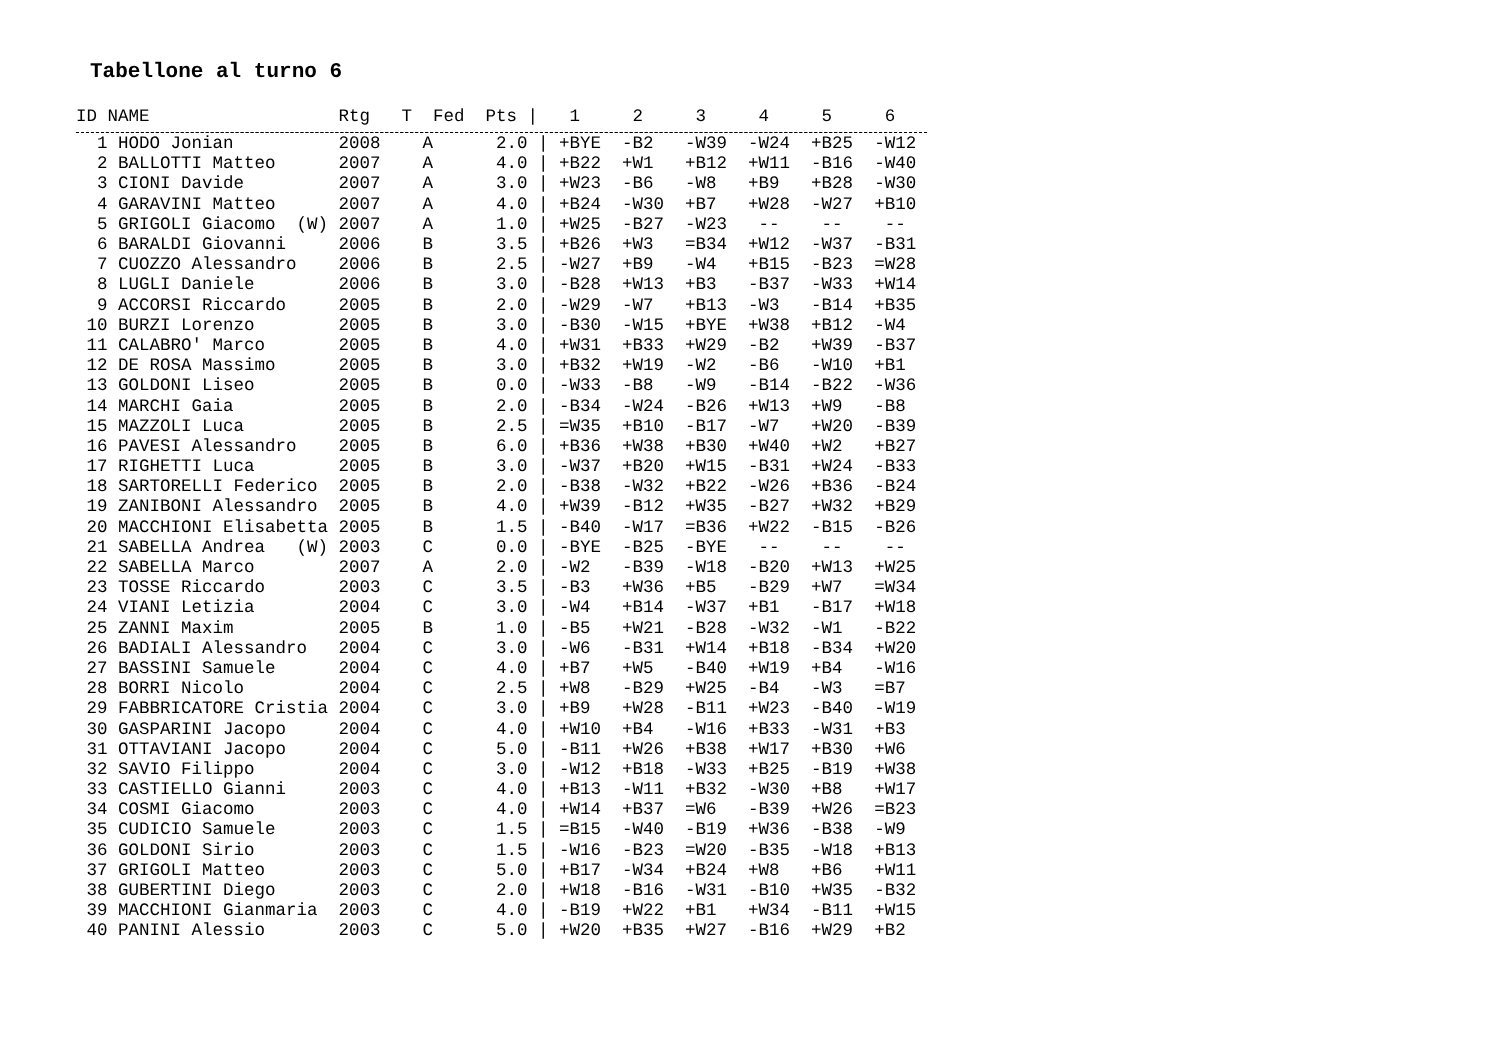Tabellone al turno 6
| ID NAME Rtg T Fed Pts / 1 2 3 4 5 6 |
| --- |
| 1 HODO Jonian 2008 A 2.0 / +BYE -B2 -W39 -W24 +B25 -W12 |
| 2 BALLOTTI Matteo 2007 A 4.0 / +B22 +W1 +B12 +W11 -B16 -W40 |
| 3 CIONI Davide 2007 A 3.0 / +W23 -B6 -W8 +B9 +B28 -W30 |
| 4 GARAVINI Matteo 2007 A 4.0 / +B24 -W30 +B7 +W28 -W27 +B10 |
| 5 GRIGOLI Giacomo (W) 2007 A 1.0 / +W25 -B27 -W23 -- -- -- |
| 6 BARALDI Giovanni 2006 B 3.5 / +B26 +W3 =B34 +W12 -W37 -B31 |
| 7 CUOZZO Alessandro 2006 B 2.5 / -W27 +B9 -W4 +B15 -B23 =W28 |
| 8 LUGLI Daniele 2006 B 3.0 / -B28 +W13 +B3 -B37 -W33 +W14 |
| 9 ACCORSI Riccardo 2005 B 2.0 / -W29 -W7 +B13 -W3 -B14 +B35 |
| 10 BURZI Lorenzo 2005 B 3.0 / -B30 -W15 +BYE +W38 +B12 -W4 |
| 11 CALABRO' Marco 2005 B 4.0 / +W31 +B33 +W29 -B2 +W39 -B37 |
| 12 DE ROSA Massimo 2005 B 3.0 / +B32 +W19 -W2 -B6 -W10 +B1 |
| 13 GOLDONI Liseo 2005 B 0.0 / -W33 -B8 -W9 -B14 -B22 -W36 |
| 14 MARCHI Gaia 2005 B 2.0 / -B34 -W24 -B26 +W13 +W9 -B8 |
| 15 MAZZOLI Luca 2005 B 2.5 / =W35 +B10 -B17 -W7 +W20 -B39 |
| 16 PAVESI Alessandro 2005 B 6.0 / +B36 +W38 +B30 +W40 +W2 +B27 |
| 17 RIGHETTI Luca 2005 B 3.0 / -W37 +B20 +W15 -B31 +W24 -B33 |
| 18 SARTORELLI Federico 2005 B 2.0 / -B38 -W32 +B22 -W26 +B36 -B24 |
| 19 ZANIBONI Alessandro 2005 B 4.0 / +W39 -B12 +W35 -B27 +W32 +B29 |
| 20 MACCHIONI Elisabetta 2005 B 1.5 / -B40 -W17 =B36 +W22 -B15 -B26 |
| 21 SABELLA Andrea (W) 2003 C 0.0 / -BYE -B25 -BYE -- -- -- |
| 22 SABELLA Marco 2007 A 2.0 / -W2 -B39 -W18 -B20 +W13 +W25 |
| 23 TOSSE Riccardo 2003 C 3.5 / -B3 +W36 +B5 -B29 +W7 =W34 |
| 24 VIANI Letizia 2004 C 3.0 / -W4 +B14 -W37 +B1 -B17 +W18 |
| 25 ZANNI Maxim 2005 B 1.0 / -B5 +W21 -B28 -W32 -W1 -B22 |
| 26 BADIALI Alessandro 2004 C 3.0 / -W6 -B31 +W14 +B18 -B34 +W20 |
| 27 BASSINI Samuele 2004 C 4.0 / +B7 +W5 -B40 +W19 +B4 -W16 |
| 28 BORRI Nicolo 2004 C 2.5 / +W8 -B29 +W25 -B4 -W3 =B7 |
| 29 FABBRICATORE Cristia 2004 C 3.0 / +B9 +W28 -B11 +W23 -B40 -W19 |
| 30 GASPARINI Jacopo 2004 C 4.0 / +W10 +B4 -W16 +B33 -W31 +B3 |
| 31 OTTAVIANI Jacopo 2004 C 5.0 / -B11 +W26 +B38 +W17 +B30 +W6 |
| 32 SAVIO Filippo 2004 C 3.0 / -W12 +B18 -W33 +B25 -B19 +W38 |
| 33 CASTIELLO Gianni 2003 C 4.0 / +B13 -W11 +B32 -W30 +B8 +W17 |
| 34 COSMI Giacomo 2003 C 4.0 / +W14 +B37 =W6 -B39 +W26 =B23 |
| 35 CUDICIO Samuele 2003 C 1.5 / =B15 -W40 -B19 +W36 -B38 -W9 |
| 36 GOLDONI Sirio 2003 C 1.5 / -W16 -B23 =W20 -B35 -W18 +B13 |
| 37 GRIGOLI Matteo 2003 C 5.0 / +B17 -W34 +B24 +W8 +B6 +W11 |
| 38 GUBERTINI Diego 2003 C 2.0 / +W18 -B16 -W31 -B10 +W35 -B32 |
| 39 MACCHIONI Gianmaria 2003 C 4.0 / -B19 +W22 +B1 +W34 -B11 +W15 |
| 40 PANINI Alessio 2003 C 5.0 / +W20 +B35 +W27 -B16 +W29 +B2 |